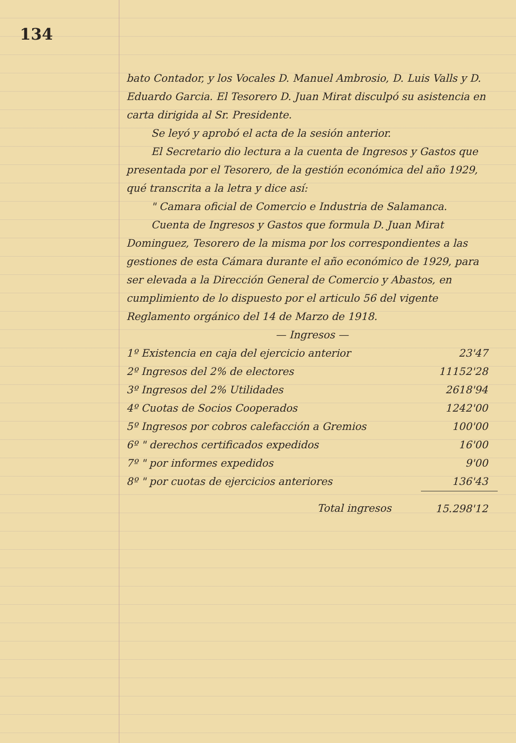134
bato Contador, y los Vocales D. Manuel Ambrosio, D. Luis Valls y D. Eduardo Garcia. El Tesorero D. Juan Mirat disculpó su asistencia en carta dirigida al Sr. Presidente.
Se leyó y aprobó el acta de la sesión anterior.
El Secretario dio lectura a la cuenta de Ingresos y Gastos que presentada por el Tesorero, de la gestión económica del año 1929, qué transcrita a la letra y dice así:
" Camara oficial de Comercio e Industria de Salamanca.
Cuenta de Ingresos y Gastos que formula D. Juan Mirat Dominguez, Tesorero de la misma por los correspondientes a las gestiones de esta Cámara durante el año económico de 1929, para ser elevada a la Dirección General de Comercio y Abastos, en cumplimiento de lo dispuesto por el articulo 56 del vigente Reglamento orgánico del 14 de Marzo de 1918.
— Ingresos —
| 1º Existencia en caja del ejercicio anterior | 23'47 |
| 2º Ingresos del 2% de electores | 11152'28 |
| 3º Ingresos del 2% Utilidades | 2618'94 |
| 4º Cuotas de Socios Cooperados | 1242'00 |
| 5º Ingresos por cobros calefacción a Gremios | 100'00 |
| 6º " derechos certificados expedidos | 16'00 |
| 7º " por informes expedidos | 9'00 |
| 8º " por cuotas de ejercicios anteriores | 136'43 |
| Total ingresos | 15.298'12 |